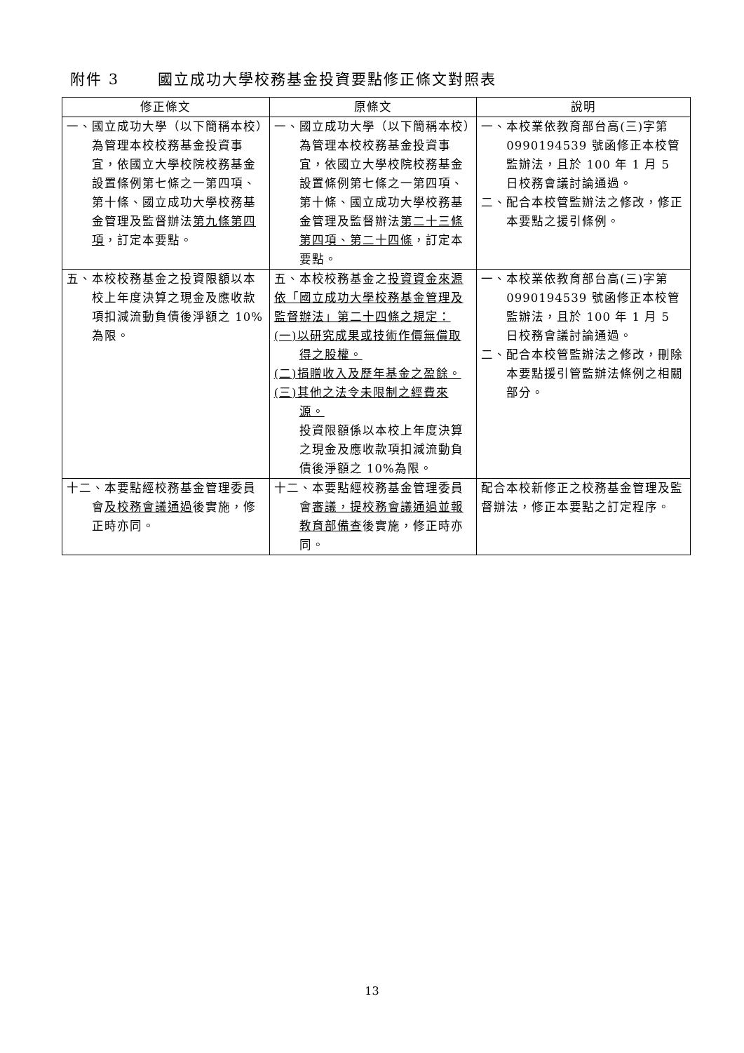附件 3　　 國立成功大學校務基金投資要點修正條文對照表
| 修正條文 | 原條文 | 說明 |
| --- | --- | --- |
| 一、國立成功大學（以下簡稱本校）為管理本校校務基金投資事宜，依國立大學校院校務基金設置條例第七條之一第四項、第十條、國立成功大學校務基金管理及監督辦法 第九條第四項 ，訂定本要點。 | 一、國立成功大學（以下簡稱本校）為管理本校校務基金投資事宜，依國立大學校院校務基金設置條例第七條之一第四項、第十條、國立成功大學校務基金管理及監督辦法 第二十三條第四項、第二十四條 ，訂定本要點。 | 一、本校業依教育部台高(三)字第 0990194539 號函修正本校管監辦法，且於 100 年 1 月 5 日校務會議討論通過。 二、配合本校管監辦法之修改，修正本要點之援引條例。 |
| 五、本校校務基金之投資限額以本校上年度決算之現金及應收款項扣減流動負債後淨額之 10%為限。 | 五、本校校務基金之 投資資金來源依「國立成功大學校務基金管理及監督辦法」第二十四條之規定： (一)以研究成果或技術作價無償取得之股權。 (二)捐贈收入及歷年基金之盈餘。 (三)其他之法令未限制之經費來源。 投資限額係以本校上年度決算之現金及應收款項扣減流動負債後淨額之 10%為限。 | 一、本校業依教育部台高(三)字第 0990194539 號函修正本校管監辦法，且於 100 年 1 月 5 日校務會議討論通過。 二、配合本校管監辦法之修改，刪除本要點援引管監辦法條例之相關部分。 |
| 十二、本要點經校務基金管理委員會 及校務會議通過 後實施，修正時亦同。 | 十二、本要點經校務基金管理委員會 審議，提校務會議通過並報教育部備查 後實施，修正時亦同。 | 配合本校新修正之校務基金管理及監督辦法，修正本要點之訂定程序。 |
13